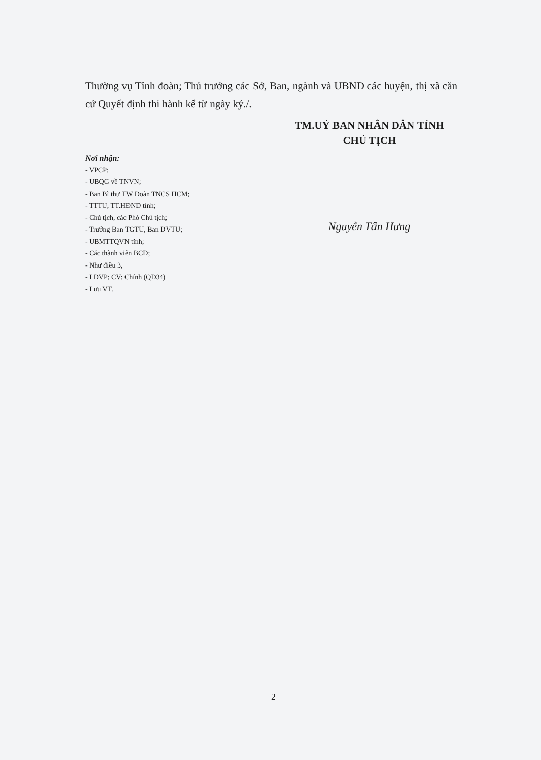Thường vụ Tỉnh đoàn; Thủ trưởng các Sở, Ban, ngành và UBND các huyện, thị xã căn cứ Quyết định thi hành kể từ ngày ký./.
TM.UỶ BAN NHÂN DÂN TỈNH
CHỦ TỊCH
Nguyễn Tấn Hưng
Nơi nhận:
- VPCP;
- UBQG về TNVN;
- Ban Bì thư TW Đoàn TNCS HCM;
- TTTU, TT.HĐND tỉnh;
- Chủ tịch, các Phó Chủ tịch;
- Trưởng Ban TGTU, Ban DVTU;
- UBMTTQVN tỉnh;
- Các thành viên BCĐ;
- Như điều 3,
- LĐVP; CV: Chính (QĐ34)
- Lưu VT.
2